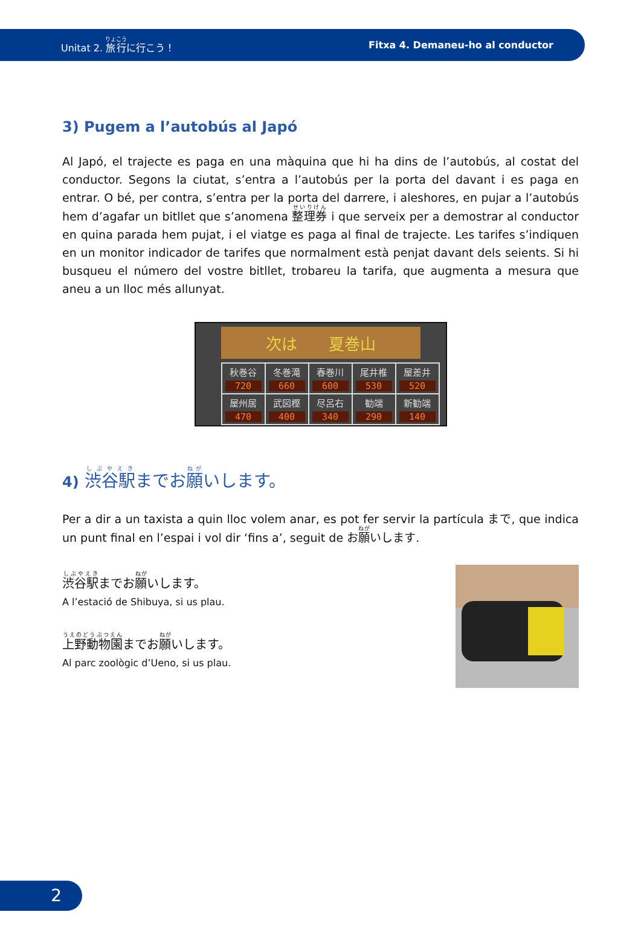Unitat 2. 旅行に行こう！ Fitxa 4. Demaneu-ho al conductor
3) Pugem a l’autobús al Japó
Al Japó, el trajecte es paga en una màquina que hi ha dins de l’autobús, al costat del conductor. Segons la ciutat, s’entra a l’autobús per la porta del davant i es paga en entrar. O bé, per contra, s’entra per la porta del darrere, i aleshores, en pujar a l’autobús hem d’agafar un bitllet que s’anomena 整理券 i que serveix per a demostrar al conductor en quina parada hem pujat, i el viatge es paga al final de trajecte. Les tarifes s’indiquen en un monitor indicador de tarifes que normalment està penjat davant dels seients. Si hi busqueu el número del vostre bitllet, trobareu la tarifa, que augmenta a mesura que aneu a un lloc més allunyat.
次は　　夏巻山
| 秋巻谷 720 | 冬巻滝 660 | 春巻川 600 | 尾井椎 530 | 屋差井 520 |
| 屋州居 470 | 武図樫 400 | 尽呂右 340 | 勧端 290 | 新勧端 140 |
4) 渋谷駅までお願いします。
Per a dir a un taxista a quin lloc volem anar, es pot fer servir la partícula まで, que indica un punt final en l’espai i vol dir ‘fins a’, seguit de お願いします.
渋谷駅までお願いします。
A l’estació de Shibuya, si us plau.
上野動物園までお願いします。
Al parc zoològic d’Ueno, si us plau.
2